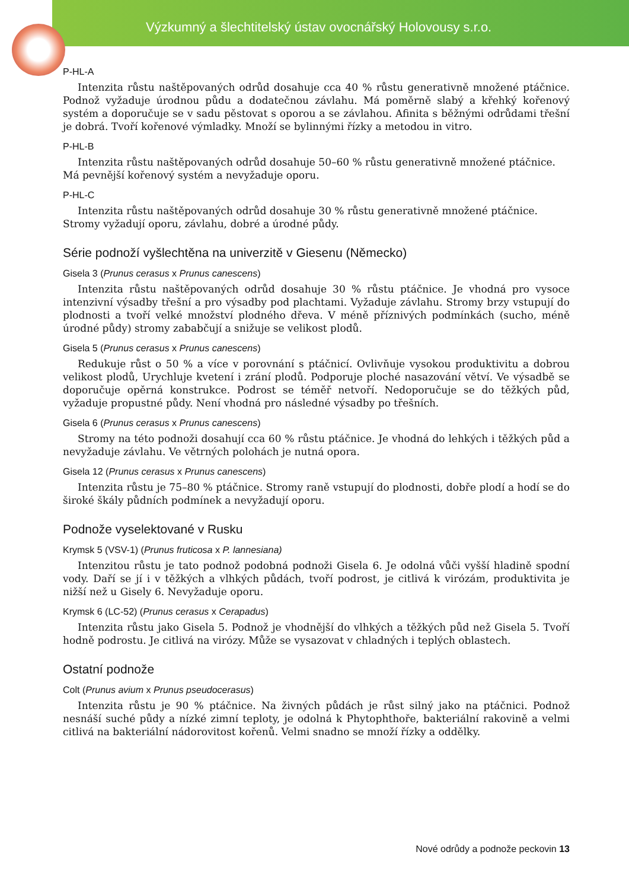Výzkumný a šlechtitelský ústav ovocnářský Holovousy s.r.o.
P-HL-A
Intenzita růstu naštěpovaných odrůd dosahuje cca 40 % růstu generativně množené ptáčnice. Podnož vyžaduje úrodnou půdu a dodatečnou závlahu. Má poměrně slabý a křehký kořenový systém a doporučuje se v sadu pěstovat s oporou a se závlahou. Afinita s běžnými odrůdami třešní je dobrá. Tvoří kořenové výmladky. Množí se bylinnými řízky a metodou in vitro.
P-HL-B
Intenzita růstu naštěpovaných odrůd dosahuje 50–60 % růstu generativně množené ptáčnice.
Má pevnější kořenový systém a nevyžaduje oporu.
P-HL-C
Intenzita růstu naštěpovaných odrůd dosahuje 30 % růstu generativně množené ptáčnice.
Stromy vyžadují oporu, závlahu, dobré a úrodné půdy.
Série podnoží vyšlechtěna na univerzitě v Giesenu (Německo)
Gisela 3 (Prunus cerasus x Prunus canescens)
Intenzita růstu naštěpovaných odrůd dosahuje 30 % růstu ptáčnice. Je vhodná pro vysoce intenzivní výsadby třešní a pro výsadby pod plachtami. Vyžaduje závlahu. Stromy brzy vstupují do plodnosti a tvoří velké množství plodného dřeva. V méně příznivých podmínkách (sucho, méně úrodné půdy) stromy zababčují a snižuje se velikost plodů.
Gisela 5 (Prunus cerasus x Prunus canescens)
Redukuje růst o 50 % a více v porovnání s ptáčnicí. Ovlivňuje vysokou produktivitu a dobrou velikost plodů, Urychluje kvetení i zrání plodů. Podporuje ploché nasazování větví. Ve výsadbě se doporučuje opěrná konstrukce. Podrost se téměř netvoří. Nedoporučuje se do těžkých půd, vyžaduje propustné půdy. Není vhodná pro následné výsadby po třešních.
Gisela 6 (Prunus cerasus x Prunus canescens)
Stromy na této podnoži dosahují cca 60 % růstu ptáčnice. Je vhodná do lehkých i těžkých půd a nevyžaduje závlahu. Ve větrných polohách je nutná opora.
Gisela 12 (Prunus cerasus x Prunus canescens)
Intenzita růstu je 75–80 % ptáčnice. Stromy raně vstupují do plodnosti, dobře plodí a hodí se do široké škály půdních podmínek a nevyžadují oporu.
Podnože vyselektované v Rusku
Krymsk 5 (VSV-1) (Prunus fruticosa x P. lannesiana)
Intenzitou růstu je tato podnož podobná podnoži Gisela 6. Je odolná vůči vyšší hladině spodní vody. Daří se jí i v těžkých a vlhkých půdách, tvoří podrost, je citlivá k virózám, produktivita je nižší než u Gisely 6. Nevyžaduje oporu.
Krymsk 6 (LC-52) (Prunus cerasus x Cerapadus)
Intenzita růstu jako Gisela 5. Podnož je vhodnější do vlhkých a těžkých půd než Gisela 5. Tvoří hodně podrostu. Je citlivá na virózy. Může se vysazovat v chladných i teplých oblastech.
Ostatní podnože
Colt (Prunus avium x Prunus pseudocerasus)
Intenzita růstu je 90 % ptáčnice. Na živných půdách je růst silný jako na ptáčnici. Podnož nesnáší suché půdy a nízké zimní teploty, je odolná k Phytophthoře, bakteriální rakovině a velmi citlivá na bakteriální nádorovitost kořenů. Velmi snadno se množí řízky a oddělky.
Nové odrůdy a podnože peckovin 13